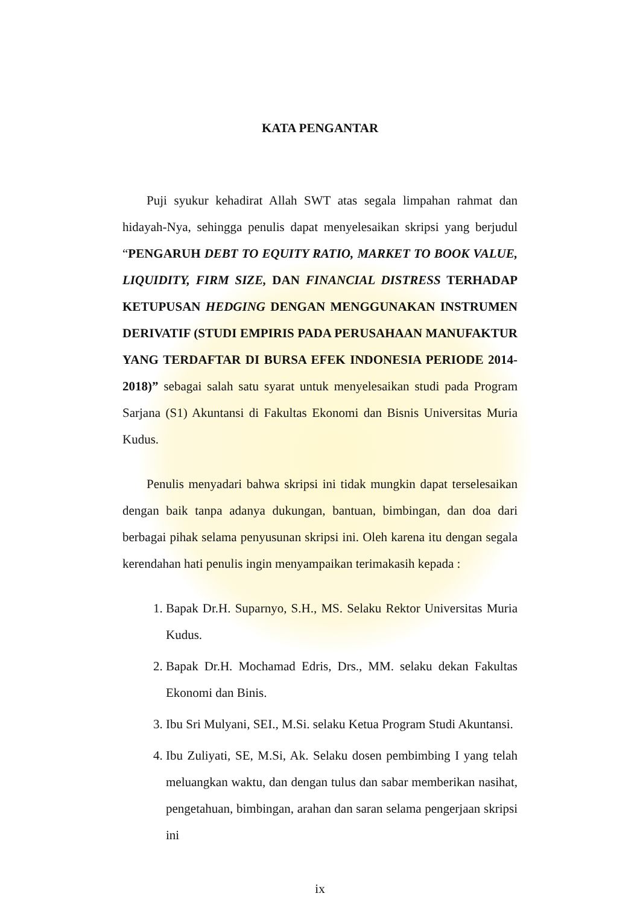KATA PENGANTAR
Puji syukur kehadirat Allah SWT atas segala limpahan rahmat dan hidayah-Nya, sehingga penulis dapat menyelesaikan skripsi yang berjudul “PENGARUH DEBT TO EQUITY RATIO, MARKET TO BOOK VALUE, LIQUIDITY, FIRM SIZE, DAN FINANCIAL DISTRESS TERHADAP KETUPUSAN HEDGING DENGAN MENGGUNAKAN INSTRUMEN DERIVATIF (STUDI EMPIRIS PADA PERUSAHAAN MANUFAKTUR YANG TERDAFTAR DI BURSA EFEK INDONESIA PERIODE 2014-2018)” sebagai salah satu syarat untuk menyelesaikan studi pada Program Sarjana (S1) Akuntansi di Fakultas Ekonomi dan Bisnis Universitas Muria Kudus.
Penulis menyadari bahwa skripsi ini tidak mungkin dapat terselesaikan dengan baik tanpa adanya dukungan, bantuan, bimbingan, dan doa dari berbagai pihak selama penyusunan skripsi ini. Oleh karena itu dengan segala kerendahan hati penulis ingin menyampaikan terimakasih kepada :
1. Bapak Dr.H. Suparnyo, S.H., MS. Selaku Rektor Universitas Muria Kudus.
2. Bapak Dr.H. Mochamad Edris, Drs., MM. selaku dekan Fakultas Ekonomi dan Binis.
3. Ibu Sri Mulyani, SEI., M.Si. selaku Ketua Program Studi Akuntansi.
4. Ibu Zuliyati, SE, M.Si, Ak. Selaku dosen pembimbing I yang telah meluangkan waktu, dan dengan tulus dan sabar memberikan nasihat, pengetahuan, bimbingan, arahan dan saran selama pengerjaan skripsi ini
ix